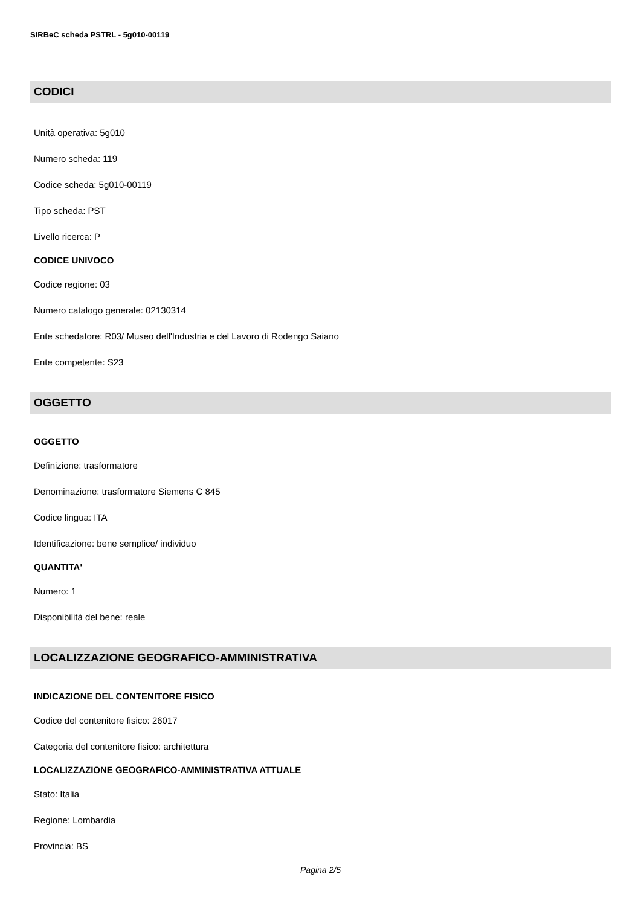SIRBeC scheda PSTRL - 5g010-00119
CODICI
Unità operativa: 5g010
Numero scheda: 119
Codice scheda: 5g010-00119
Tipo scheda: PST
Livello ricerca: P
CODICE UNIVOCO
Codice regione: 03
Numero catalogo generale: 02130314
Ente schedatore: R03/ Museo dell'Industria e del Lavoro di Rodengo Saiano
Ente competente: S23
OGGETTO
OGGETTO
Definizione: trasformatore
Denominazione: trasformatore Siemens C 845
Codice lingua: ITA
Identificazione: bene semplice/ individuo
QUANTITA'
Numero: 1
Disponibilità del bene: reale
LOCALIZZAZIONE GEOGRAFICO-AMMINISTRATIVA
INDICAZIONE DEL CONTENITORE FISICO
Codice del contenitore fisico: 26017
Categoria del contenitore fisico: architettura
LOCALIZZAZIONE GEOGRAFICO-AMMINISTRATIVA ATTUALE
Stato: Italia
Regione: Lombardia
Provincia: BS
Pagina 2/5